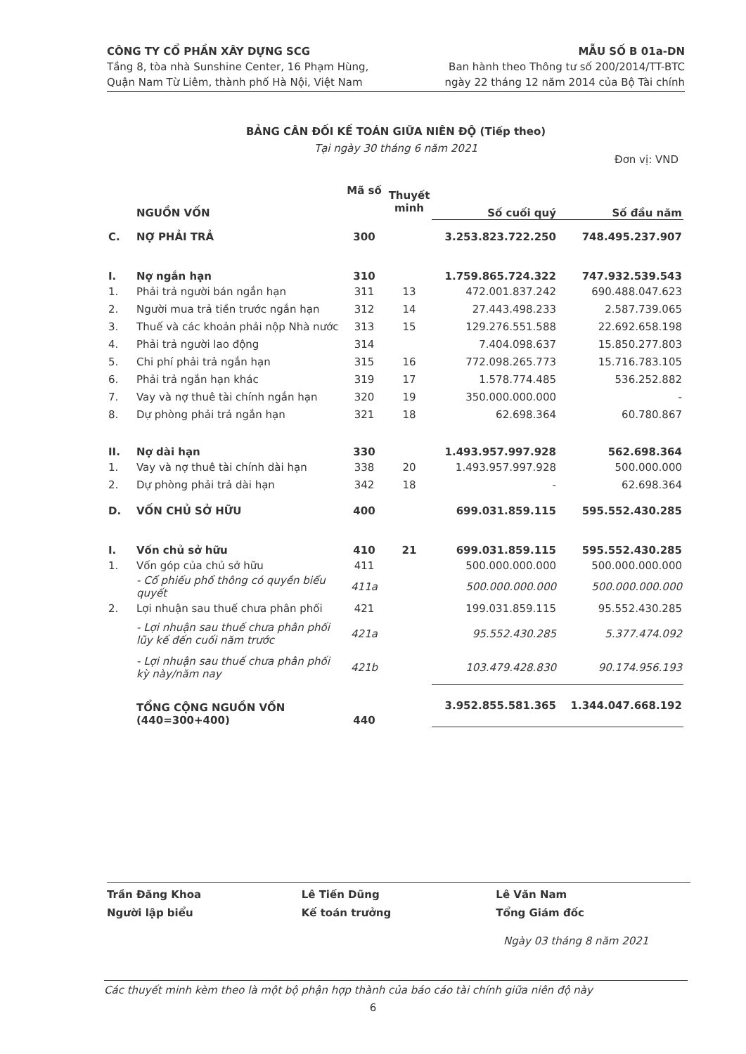CÔNG TY CỔ PHẦN XÂY DỰNG SCG
Tầng 8, tòa nhà Sunshine Center, 16 Phạm Hùng,
Quận Nam Từ Liêm, thành phố Hà Nội, Việt Nam
MẪU SỐ B 01a-DN
Ban hành theo Thông tư số 200/2014/TT-BTC
ngày 22 tháng 12 năm 2014 của Bộ Tài chính
BẢNG CÂN ĐỐI KẾ TOÁN GIỮA NIÊN ĐỘ (Tiếp theo)
Tại ngày 30 tháng 6 năm 2021
Đơn vị: VND
| | NGUỒN VỐN | Mã số | Thuyết minh | Số cuối quý | Số đầu năm |
| --- | --- | --- | --- | --- | --- |
| C. | NỢ PHẢI TRẢ | 300 | | 3.253.823.722.250 | 748.495.237.907 |
| I. | Nợ ngắn hạn | 310 | | 1.759.865.724.322 | 747.932.539.543 |
| 1. | Phải trả người bán ngắn hạn | 311 | 13 | 472.001.837.242 | 690.488.047.623 |
| 2. | Người mua trả tiền trước ngắn hạn | 312 | 14 | 27.443.498.233 | 2.587.739.065 |
| 3. | Thuế và các khoản phải nộp Nhà nước | 313 | 15 | 129.276.551.588 | 22.692.658.198 |
| 4. | Phải trả người lao động | 314 | | 7.404.098.637 | 15.850.277.803 |
| 5. | Chi phí phải trả ngắn hạn | 315 | 16 | 772.098.265.773 | 15.716.783.105 |
| 6. | Phải trả ngắn hạn khác | 319 | 17 | 1.578.774.485 | 536.252.882 |
| 7. | Vay và nợ thuê tài chính ngắn hạn | 320 | 19 | 350.000.000.000 | - |
| 8. | Dự phòng phải trả ngắn hạn | 321 | 18 | 62.698.364 | 60.780.867 |
| II. | Nợ dài hạn | 330 | | 1.493.957.997.928 | 562.698.364 |
| 1. | Vay và nợ thuê tài chính dài hạn | 338 | 20 | 1.493.957.997.928 | 500.000.000 |
| 2. | Dự phòng phải trả dài hạn | 342 | 18 | - | 62.698.364 |
| D. | VỐN CHỦ SỞ HỮU | 400 | | 699.031.859.115 | 595.552.430.285 |
| I. | Vốn chủ sở hữu | 410 | 21 | 699.031.859.115 | 595.552.430.285 |
| 1. | Vốn góp của chủ sở hữu | 411 | | 500.000.000.000 | 500.000.000.000 |
| | - Cổ phiếu phổ thông có quyền biểu quyết | 411a | | 500.000.000.000 | 500.000.000.000 |
| 2. | Lợi nhuận sau thuế chưa phân phối | 421 | | 199.031.859.115 | 95.552.430.285 |
| | - Lợi nhuận sau thuế chưa phân phối lũy kế đến cuối năm trước | 421a | | 95.552.430.285 | 5.377.474.092 |
| | - Lợi nhuận sau thuế chưa phân phối kỳ này/năm nay | 421b | | 103.479.428.830 | 90.174.956.193 |
| | TỔNG CỘNG NGUỒN VỐN (440=300+400) | 440 | | 3.952.855.581.365 | 1.344.047.668.192 |
Trần Đăng Khoa
Người lập biểu
Lê Tiến Dũng
Kế toán trưởng
Lê Văn Nam
Tổng Giám đốc
Ngày 03 tháng 8 năm 2021
Các thuyết minh kèm theo là một bộ phận hợp thành của báo cáo tài chính giữa niên độ này
6